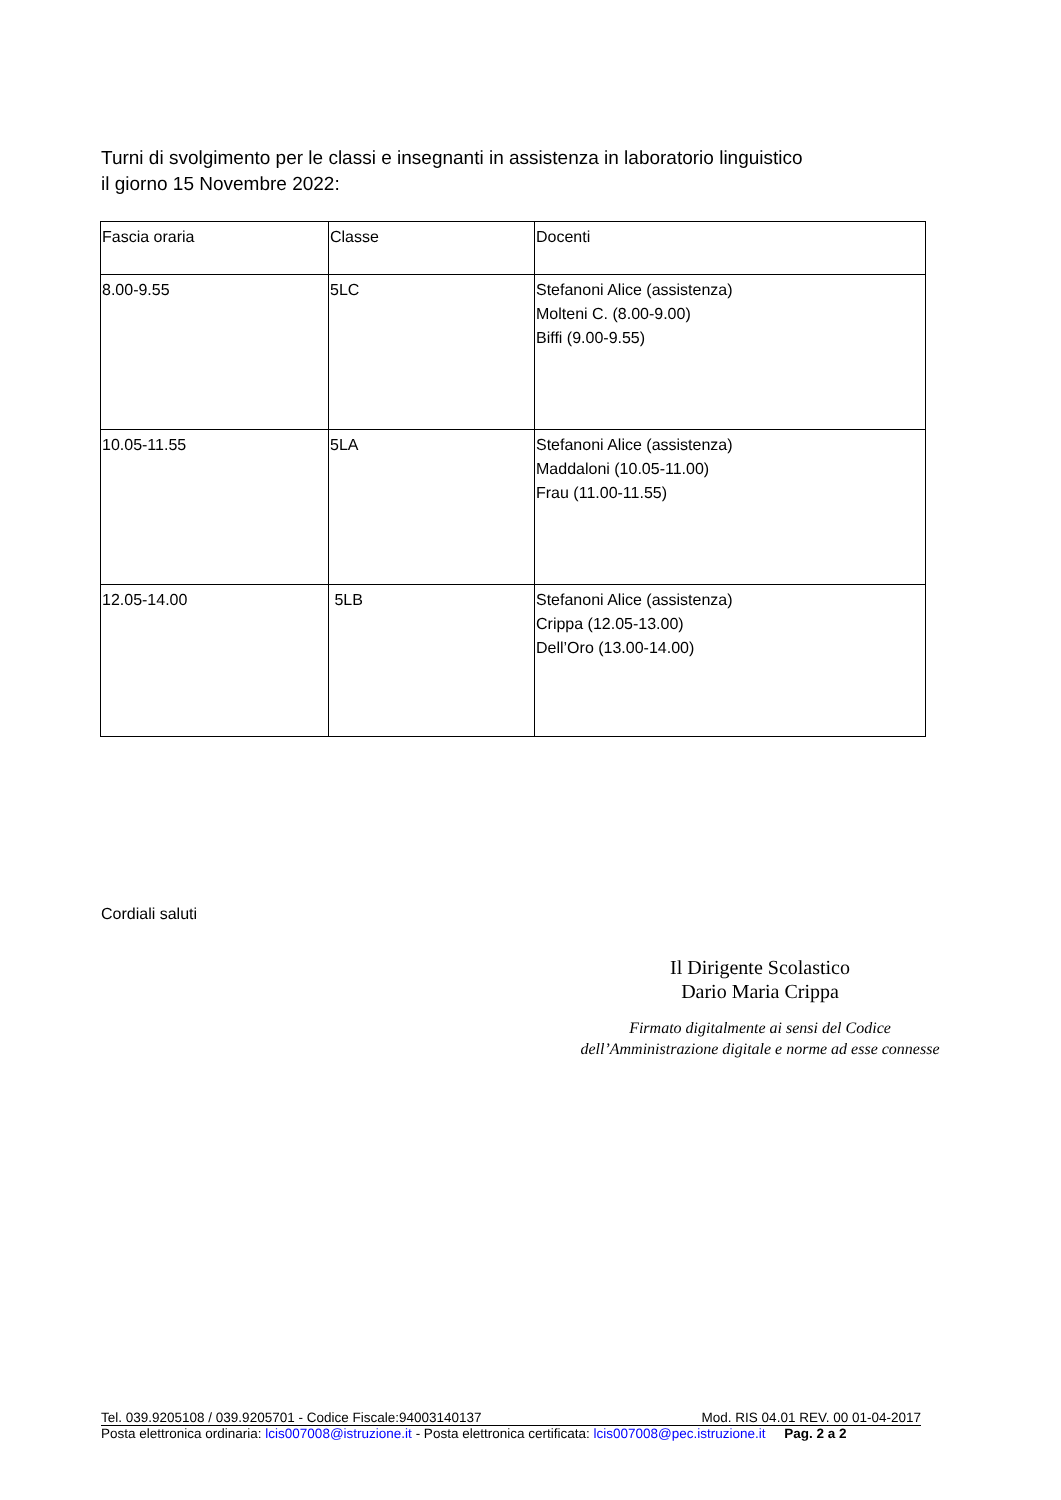Turni di svolgimento per le classi e insegnanti in assistenza in laboratorio linguistico
il giorno 15 Novembre 2022:
| Fascia oraria | Classe | Docenti |
| 8.00-9.55 | 5LC | Stefanoni Alice (assistenza) Molteni C. (8.00-9.00) Biffi (9.00-9.55) |
| 10.05-11.55 | 5LA | Stefanoni Alice (assistenza) Maddaloni (10.05-11.00) Frau (11.00-11.55) |
| 12.05-14.00 | 5LB | Stefanoni Alice (assistenza) Crippa (12.05-13.00) Dell’Oro (13.00-14.00) |
Cordiali saluti
Il Dirigente Scolastico
Dario Maria Crippa
Firmato digitalmente ai sensi del Codice
dell’Amministrazione digitale e norme ad esse connesse
Tel. 039.9205108 / 039.9205701 - Codice Fiscale:94003140137 Mod. RIS 04.01 REV. 00 01-04-2017
Posta elettronica ordinaria: lcis007008@istruzione.it - Posta elettronica certificata: lcis007008@pec.istruzione.it Pag. 2 a 2